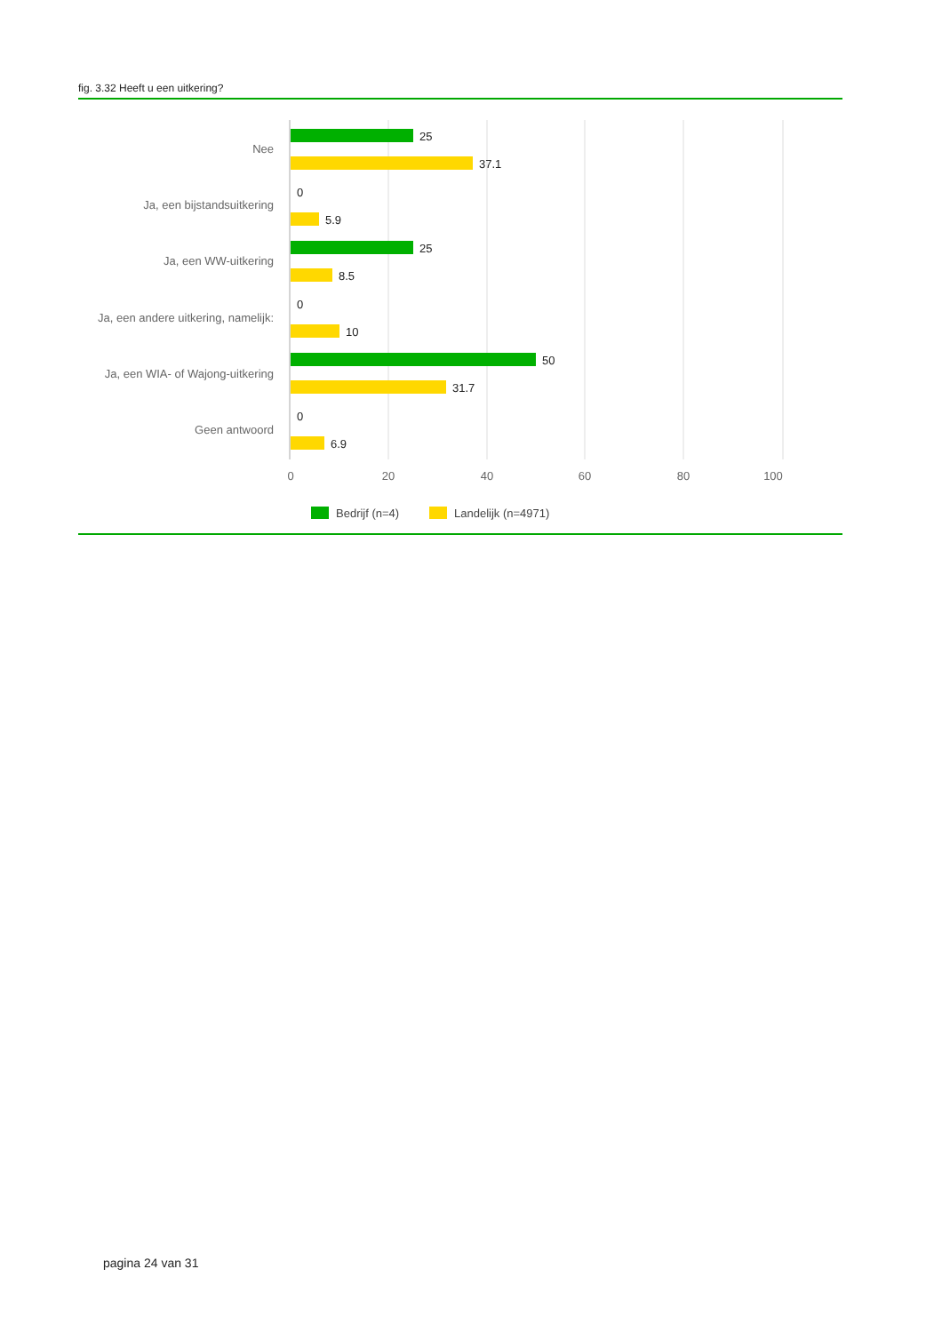fig. 3.32 Heeft u een uitkering?
Nee
Ja, een bijstandsuitkering
Ja, een WW-uitkering
Ja, een andere uitkering, namelijk:
Ja, een WIA- of Wajong-uitkering
Geen antwoord
25
37.1
0
5.9
25
8.5
0
10
50
31.7
0
6.9
0
20
40
60
80
100
Bedrijf (n=4)
Landelijk (n=4971)
pagina 24 van 31